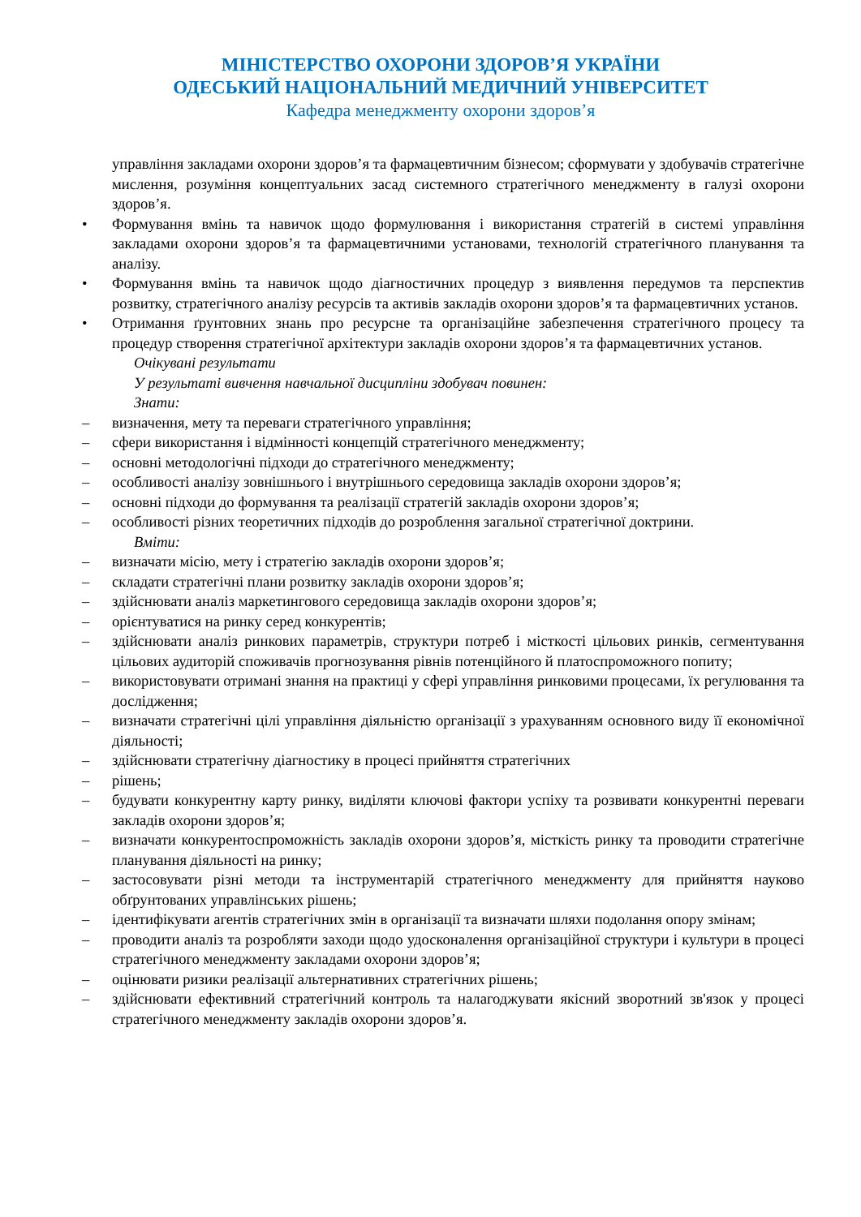МІНІСТЕРСТВО ОХОРОНИ ЗДОРОВ’Я УКРАЇНИ
ОДЕСЬКИЙ НАЦІОНАЛЬНИЙ МЕДИЧНИЙ УНІВЕРСИТЕТ
Кафедра менеджменту охорони здоров’я
управління закладами охорони здоров’я та фармацевтичним бізнесом; сформувати у здобувачів стратегічне мислення, розуміння концептуальних засад системного стратегічного менеджменту в галузі охорони здоров’я.
• Формування вмінь та навичок щодо формулювання і використання стратегій в системі управління закладами охорони здоров’я та фармацевтичними установами, технологій стратегічного планування та аналізу.
• Формування вмінь та навичок щодо діагностичних процедур з виявлення передумов та перспектив розвитку, стратегічного аналізу ресурсів та активів закладів охорони здоров’я та фармацевтичних установ.
• Отримання ґрунтовних знань про ресурсне та організаційне забезпечення стратегічного процесу та процедур створення стратегічної архітектури закладів охорони здоров’я та фармацевтичних установ.
Очікувані результати
У результаті вивчення навчальної дисципліни здобувач повинен:
Знати:
– визначення, мету та переваги стратегічного управління;
– сфери використання і відмінності концепцій стратегічного менеджменту;
– основні методологічні підходи до стратегічного менеджменту;
– особливості аналізу зовнішнього і внутрішнього середовища закладів охорони здоров’я;
– основні підходи до формування та реалізації стратегій закладів охорони здоров’я;
– особливості різних теоретичних підходів до розроблення загальної стратегічної доктрини.
Вміти:
– визначати місію, мету і стратегію закладів охорони здоров’я;
– складати стратегічні плани розвитку закладів охорони здоров’я;
– здійснювати аналіз маркетингового середовища закладів охорони здоров’я;
– орієнтуватися на ринку серед конкурентів;
– здійснювати аналіз ринкових параметрів, структури потреб і місткості цільових ринків, сегментування цільових аудиторій споживачів прогнозування рівнів потенційного й платоспроможного попиту;
– використовувати отримані знання на практиці у сфері управління ринковими процесами, їх регулювання та дослідження;
– визначати стратегічні цілі управління діяльністю організації з урахуванням основного виду її економічної діяльності;
– здійснювати стратегічну діагностику в процесі прийняття стратегічних
– рішень;
– будувати конкурентну карту ринку, виділяти ключові фактори успіху та розвивати конкурентні переваги закладів охорони здоров’я;
– визначати конкурентоспроможність закладів охорони здоров’я, місткість ринку та проводити стратегічне планування діяльності на ринку;
– застосовувати різні методи та інструментарій стратегічного менеджменту для прийняття науково обґрунтованих управлінських рішень;
– ідентифікувати агентів стратегічних змін в організації та визначати шляхи подолання опору змінам;
– проводити аналіз та розробляти заходи щодо удосконалення організаційної структури і культури в процесі стратегічного менеджменту закладами охорони здоров’я;
– оцінювати ризики реалізації альтернативних стратегічних рішень;
– здійснювати ефективний стратегічний контроль та налагоджувати якісний зворотний зв'язок у процесі стратегічного менеджменту закладів охорони здоров’я.